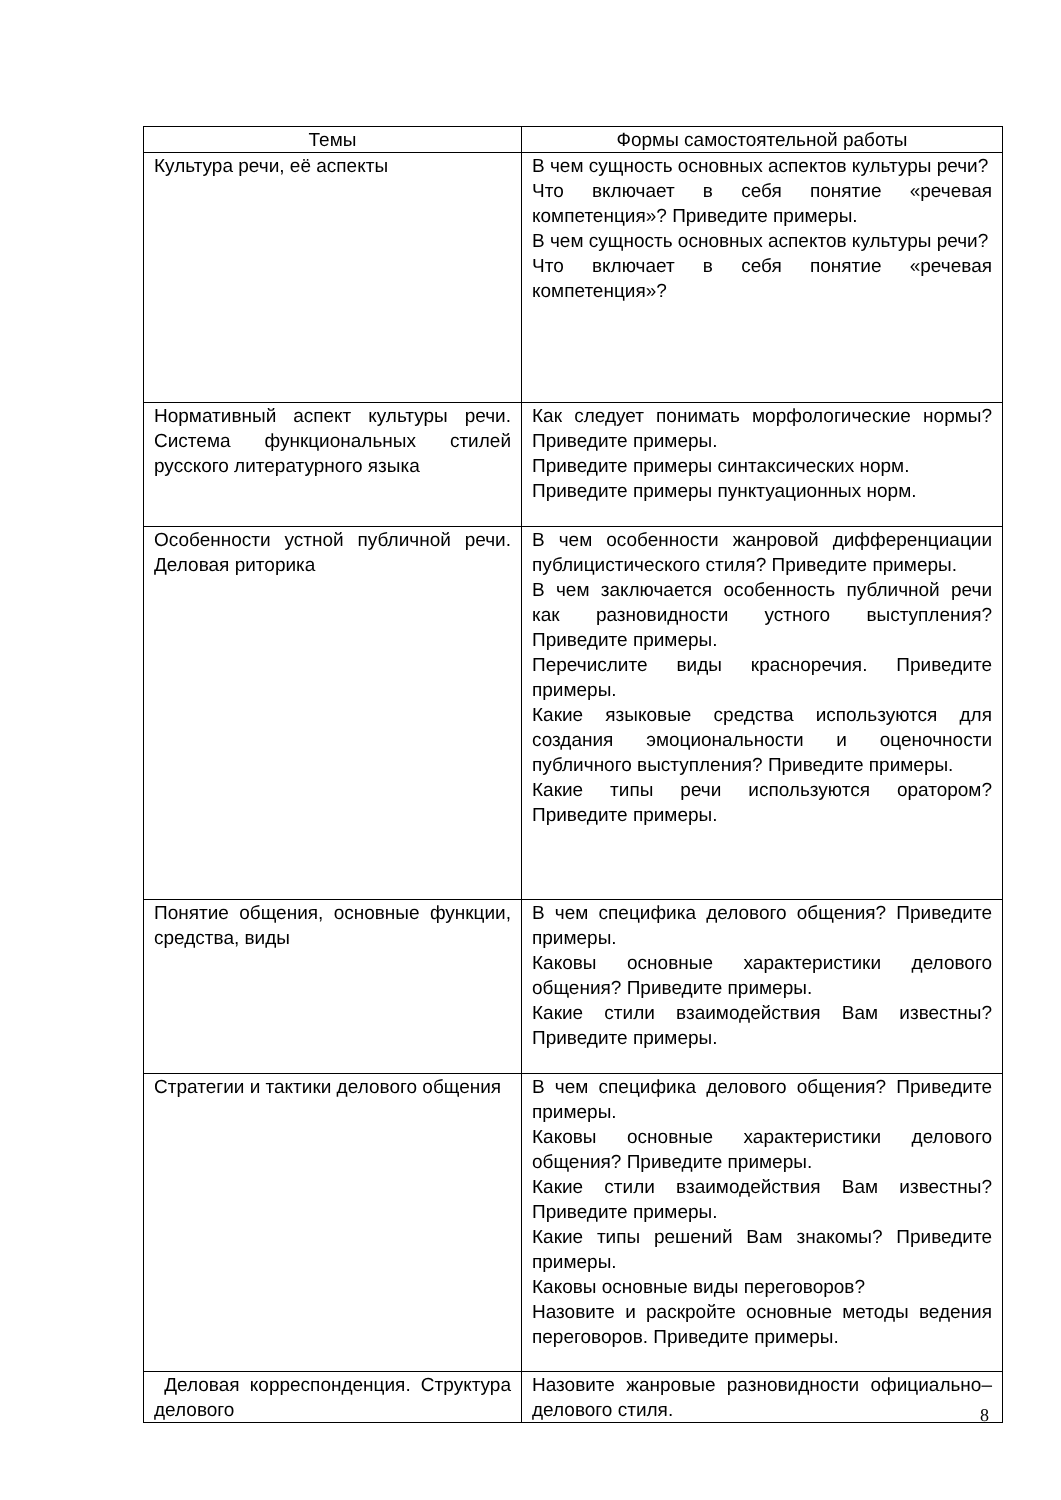| Темы | Формы самостоятельной работы |
| --- | --- |
| Культура речи, её аспекты | В чем сущность основных аспектов культуры речи? Что включает в себя понятие «речевая компетенция»? Приведите примеры. В чем сущность основных аспектов культуры речи? Что включает в себя понятие «речевая компетенция»? |
| Нормативный аспект культуры речи. Система функциональных стилей русского литературного языка | Как следует понимать морфологические нормы? Приведите примеры. Приведите примеры синтаксических норм. Приведите примеры пунктуационных норм. |
| Особенности устной публичной речи. Деловая риторика | В чем особенности жанровой дифференциации публицистического стиля? Приведите примеры. В чем заключается особенность публичной речи как разновидности устного выступления? Приведите примеры. Перечислите виды красноречия. Приведите примеры. Какие языковые средства используются для создания эмоциональности и оценочности публичного выступления? Приведите примеры. Какие типы речи используются оратором? Приведите примеры. |
| Понятие общения, основные функции, средства, виды | В чем специфика делового общения? Приведите примеры. Каковы основные характеристики делового общения? Приведите примеры. Какие стили взаимодействия Вам известны? Приведите примеры. |
| Стратегии и тактики делового общения | В чем специфика делового общения? Приведите примеры. Каковы основные характеристики делового общения? Приведите примеры. Какие стили взаимодействия Вам известны? Приведите примеры. Какие типы решений Вам знакомы? Приведите примеры. Каковы основные виды переговоров? Назовите и раскройте основные методы ведения переговоров. Приведите примеры. |
| Деловая корреспонденция. Структура делового | Назовите жанровые разновидности официально–делового стиля. |
8